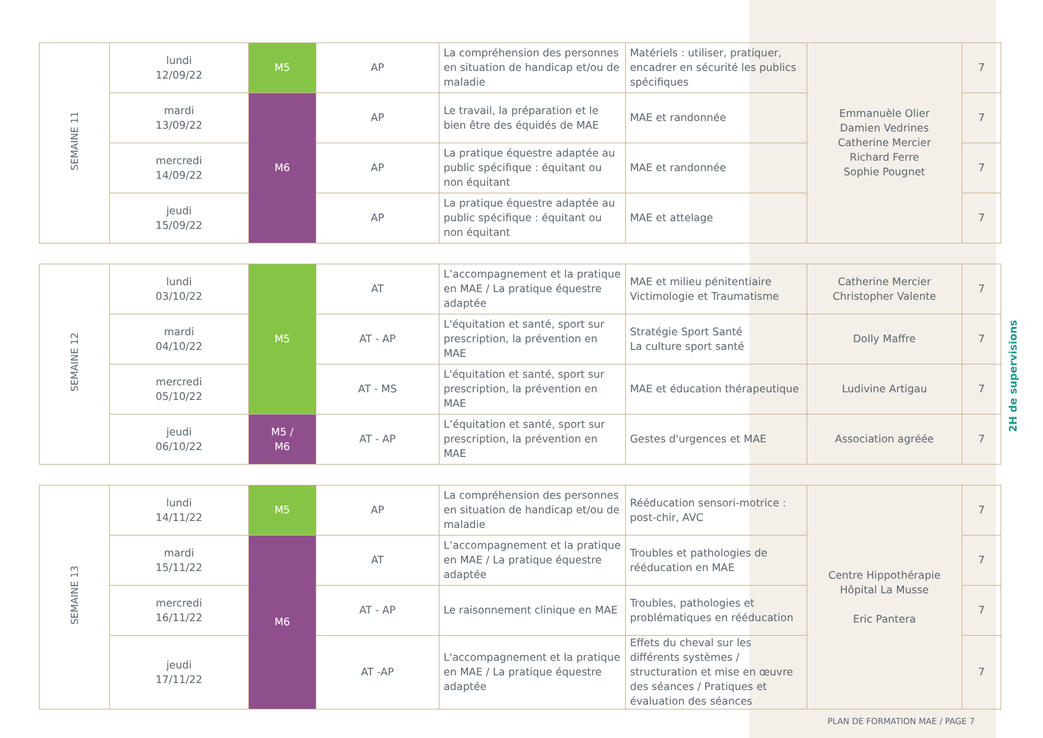| SEMAINE 11 | lundi 12/09/22 | M5 | AP | La compréhension des personnes en situation de handicap et/ou de maladie | Matériels : utiliser, pratiquer, encadrer en sécurité les publics spécifiques | Emmanuèle Olier Damien Vedrines Catherine Mercier Richard Ferre Sophie Pougnet | 7 |
| | mardi 13/09/22 | M6 | AP | Le travail, la préparation et le bien être des équidés de MAE | MAE et randonnée | | 7 |
| | mercredi 14/09/22 | | AP | La pratique équestre adaptée au public spécifique : équitant ou non équitant | MAE et randonnée | | 7 |
| | jeudi 15/09/22 | | AP | La pratique équestre adaptée au public spécifique : équitant ou non équitant | MAE et attelage | | 7 |
| SEMAINE 12 | lundi 03/10/22 | M5 | AT | L’accompagnement et la pratique en MAE / La pratique équestre adaptée | MAE et milieu pénitentiaire Victimologie et Traumatisme | Catherine Mercier Christopher Valente | 7 |
| | mardi 04/10/22 | | AT - AP | L'équitation et santé, sport sur prescription, la prévention en MAE | Stratégie Sport Santé La culture sport santé | Dolly Maffre | 7 |
| | mercredi 05/10/22 | | AT - MS | L'équitation et santé, sport sur prescription, la prévention en MAE | MAE et éducation thérapeutique | Ludivine Artigau | 7 |
| | jeudi 06/10/22 | M5 / M6 | AT - AP | L’équitation et santé, sport sur prescription, la prévention en MAE | Gestes d'urgences et MAE | Association agréée | 7 |
| SEMAINE 13 | lundi 14/11/22 | M5 | AP | La compréhension des personnes en situation de handicap et/ou de maladie | Rééducation sensori-motrice : post-chir, AVC | Centre Hippothérapie Hôpital La Musse Eric Pantera | 7 |
| | mardi 15/11/22 | M6 | AT | L’accompagnement et la pratique en MAE / La pratique équestre adaptée | Troubles et pathologies de rééducation en MAE | | 7 |
| | mercredi 16/11/22 | | AT - AP | Le raisonnement clinique en MAE | Troubles, pathologies et problématiques en rééducation | | 7 |
| | jeudi 17/11/22 | | AT -AP | L'accompagnement et la pratique en MAE / La pratique équestre adaptée | Effets du cheval sur les différents systèmes / structuration et mise en œuvre des séances / Pratiques et évaluation des séances | | 7 |
2H de supervisions
PLAN DE FORMATION MAE / PAGE 7